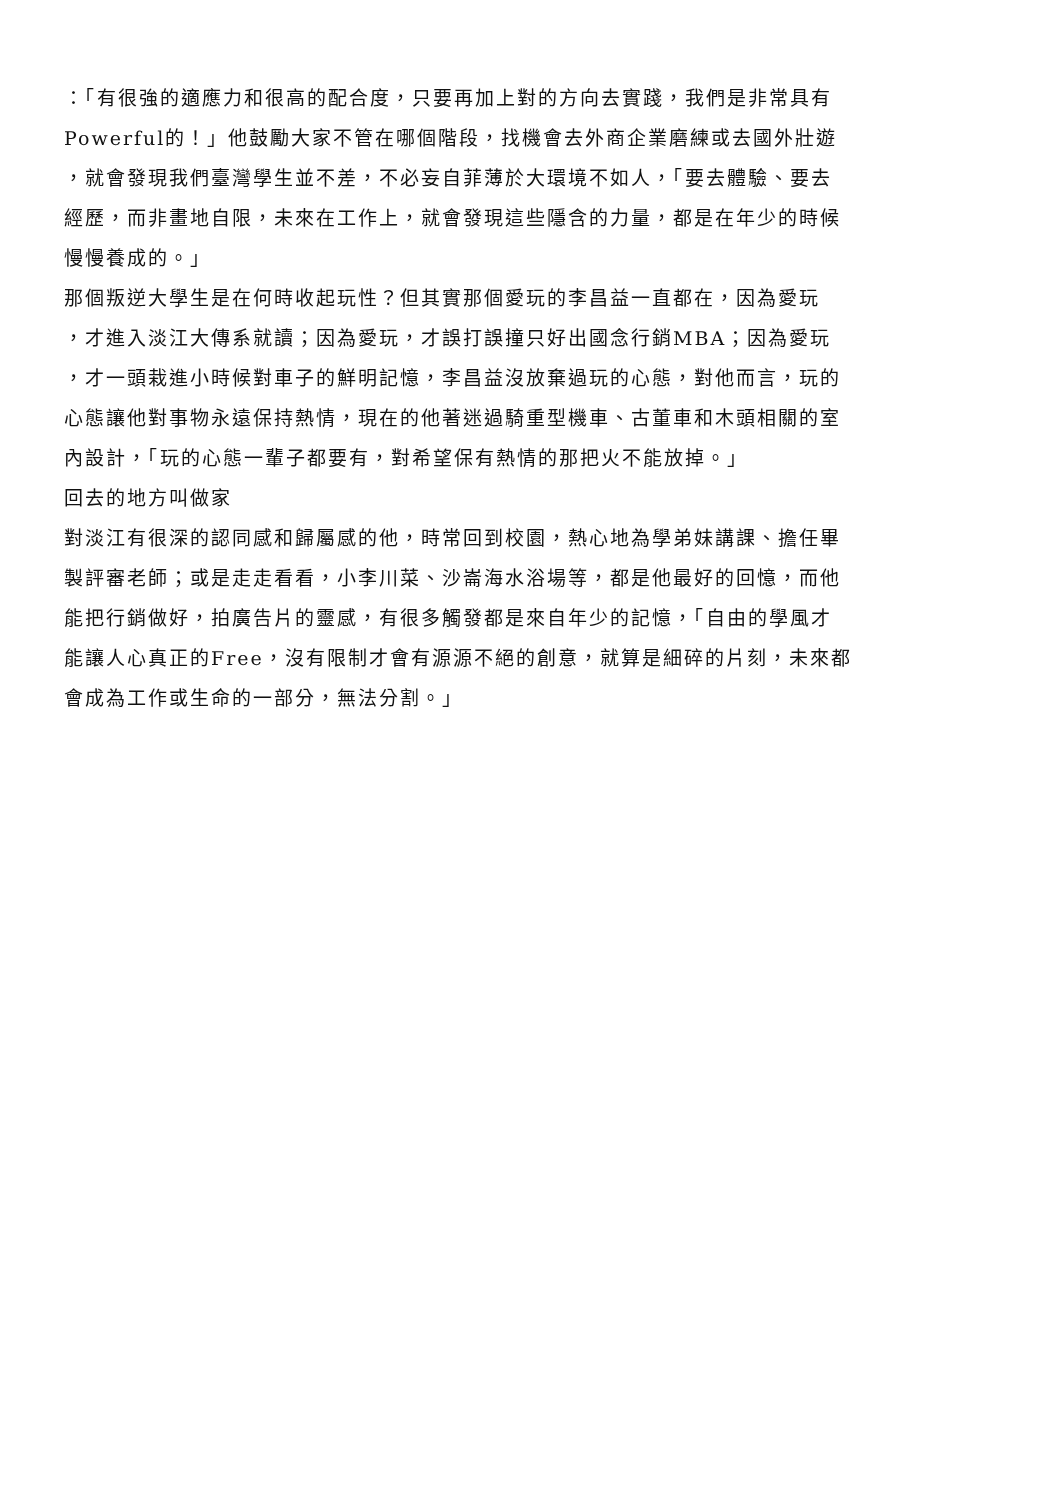：「有很強的適應力和很高的配合度，只要再加上對的方向去實踐，我們是非常具有
Powerful的！」他鼓勵大家不管在哪個階段，找機會去外商企業磨練或去國外壯遊
，就會發現我們臺灣學生並不差，不必妄自菲薄於大環境不如人，「要去體驗、要去
經歷，而非畫地自限，未來在工作上，就會發現這些隱含的力量，都是在年少的時候
慢慢養成的。」
那個叛逆大學生是在何時收起玩性？但其實那個愛玩的李昌益一直都在，因為愛玩
，才進入淡江大傳系就讀；因為愛玩，才誤打誤撞只好出國念行銷MBA；因為愛玩
，才一頭栽進小時候對車子的鮮明記憶，李昌益沒放棄過玩的心態，對他而言，玩的
心態讓他對事物永遠保持熱情，現在的他著迷過騎重型機車、古董車和木頭相關的室
內設計，「玩的心態一輩子都要有，對希望保有熱情的那把火不能放掉。」
回去的地方叫做家
對淡江有很深的認同感和歸屬感的他，時常回到校園，熱心地為學弟妹講課、擔任畢
製評審老師；或是走走看看，小李川菜、沙崙海水浴場等，都是他最好的回憶，而他
能把行銷做好，拍廣告片的靈感，有很多觸發都是來自年少的記憶，「自由的學風才
能讓人心真正的Free，沒有限制才會有源源不絕的創意，就算是細碎的片刻，未來都
會成為工作或生命的一部分，無法分割。」